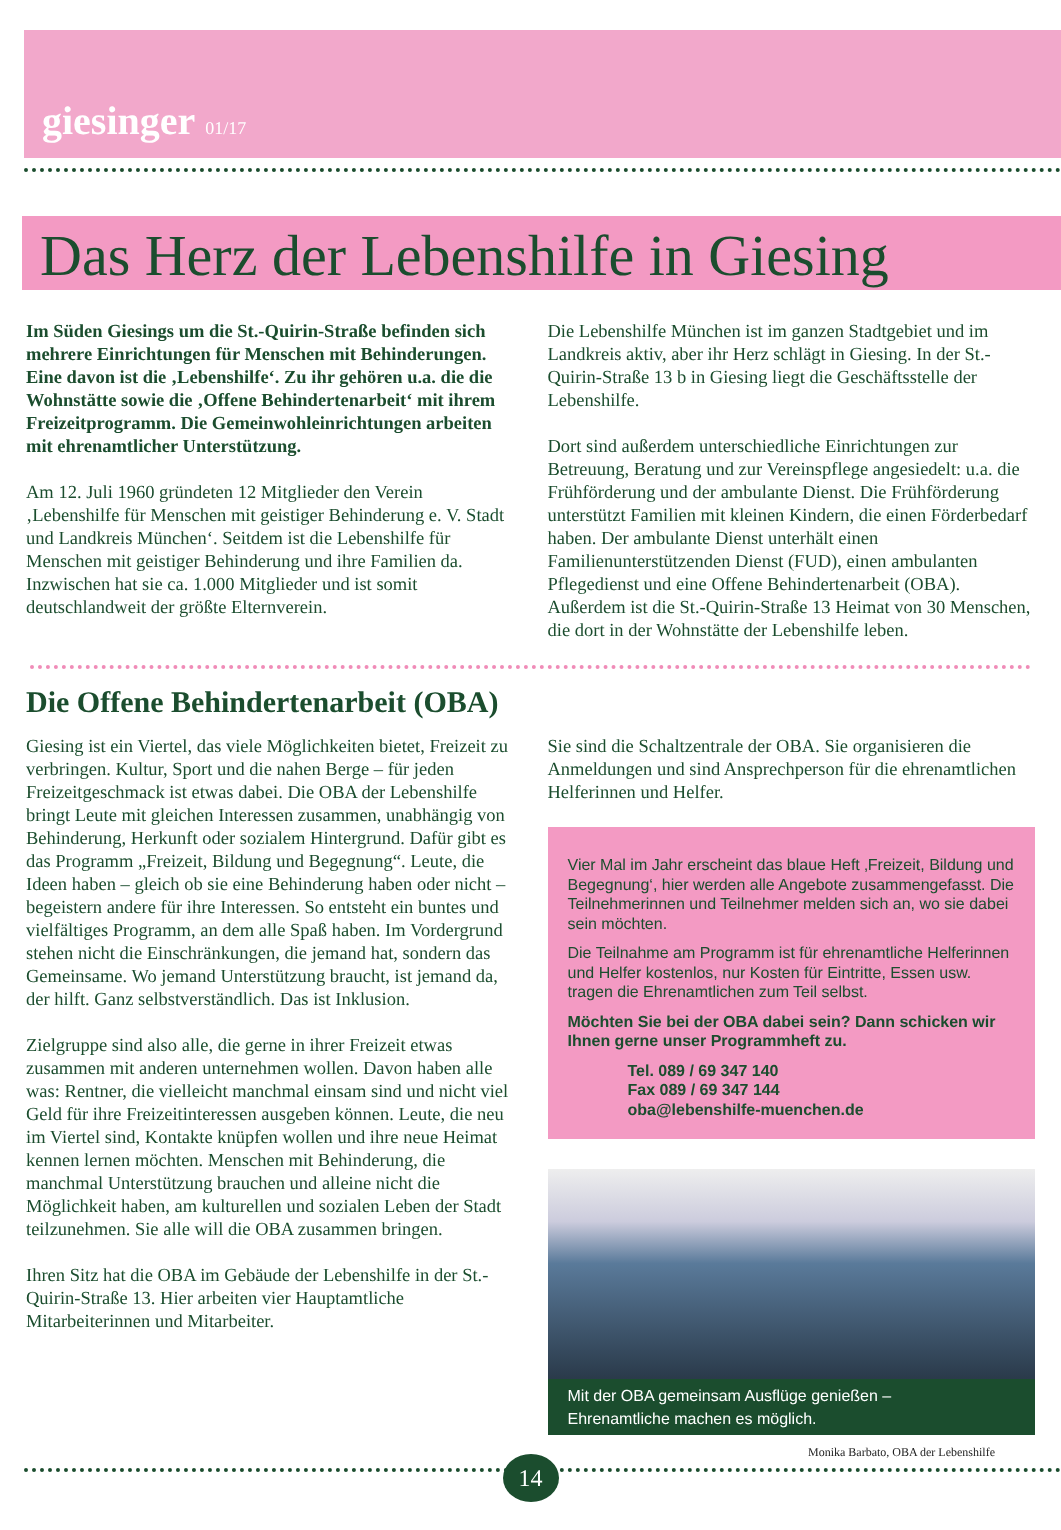giesinger 01/17
Das Herz der Lebenshilfe in Giesing
Im Süden Giesings um die St.-Quirin-Straße befinden sich mehrere Einrichtungen für Menschen mit Behinderungen. Eine davon ist die ‚Lebenshilfe‘. Zu ihr gehören u.a. die die Wohnstätte sowie die ‚Offene Behindertenarbeit‘ mit ihrem Freizeitprogramm. Die Gemeinwohleinrichtungen arbeiten mit ehrenamtlicher Unterstützung.
Am 12. Juli 1960 gründeten 12 Mitglieder den Verein ‚Lebenshilfe für Menschen mit geistiger Behinderung e. V. Stadt und Landkreis München‘. Seitdem ist die Lebenshilfe für Menschen mit geistiger Behinderung und ihre Familien da. Inzwischen hat sie ca. 1.000 Mitglieder und ist somit deutschlandweit der größte Elternverein.
Die Lebenshilfe München ist im ganzen Stadtgebiet und im Landkreis aktiv, aber ihr Herz schlägt in Giesing. In der St.-Quirin-Straße 13 b in Giesing liegt die Geschäftsstelle der Lebenshilfe.
Dort sind außerdem unterschiedliche Einrichtungen zur Betreuung, Beratung und zur Vereinspflege angesiedelt: u.a. die Frühförderung und der ambulante Dienst. Die Frühförderung unterstützt Familien mit kleinen Kindern, die einen Förderbedarf haben. Der ambulante Dienst unterhält einen Familienunterstützenden Dienst (FUD), einen ambulanten Pflegedienst und eine Offene Behindertenarbeit (OBA). Außerdem ist die St.-Quirin-Straße 13 Heimat von 30 Menschen, die dort in der Wohnstätte der Lebenshilfe leben.
Die Offene Behindertenarbeit (OBA)
Giesing ist ein Viertel, das viele Möglichkeiten bietet, Freizeit zu verbringen. Kultur, Sport und die nahen Berge – für jeden Freizeitgeschmack ist etwas dabei. Die OBA der Lebenshilfe bringt Leute mit gleichen Interessen zusammen, unabhängig von Behinderung, Herkunft oder sozialem Hintergrund. Dafür gibt es das Programm „Freizeit, Bildung und Begegnung“. Leute, die Ideen haben – gleich ob sie eine Behinderung haben oder nicht – begeistern andere für ihre Interessen. So entsteht ein buntes und vielfältiges Programm, an dem alle Spaß haben. Im Vordergrund stehen nicht die Einschränkungen, die jemand hat, sondern das Gemeinsame. Wo jemand Unterstützung braucht, ist jemand da, der hilft. Ganz selbstverständlich. Das ist Inklusion.
Zielgruppe sind also alle, die gerne in ihrer Freizeit etwas zusammen mit anderen unternehmen wollen. Davon haben alle was: Rentner, die vielleicht manchmal einsam sind und nicht viel Geld für ihre Freizeitinteressen ausgeben können. Leute, die neu im Viertel sind, Kontakte knüpfen wollen und ihre neue Heimat kennen lernen möchten. Menschen mit Behinderung, die manchmal Unterstützung brauchen und alleine nicht die Möglichkeit haben, am kulturellen und sozialen Leben der Stadt teilzunehmen. Sie alle will die OBA zusammen bringen.
Ihren Sitz hat die OBA im Gebäude der Lebenshilfe in der St.-Quirin-Straße 13. Hier arbeiten vier Hauptamtliche Mitarbeiterinnen und Mitarbeiter.
Sie sind die Schaltzentrale der OBA. Sie organisieren die Anmeldungen und sind Ansprechperson für die ehrenamtlichen Helferinnen und Helfer.
Vier Mal im Jahr erscheint das blaue Heft ‚Freizeit, Bildung und Begegnung‘, hier werden alle Angebote zusammengefasst. Die Teilnehmerinnen und Teilnehmer melden sich an, wo sie dabei sein möchten.
Die Teilnahme am Programm ist für ehrenamtliche Helferinnen und Helfer kostenlos, nur Kosten für Eintritte, Essen usw. tragen die Ehrenamtlichen zum Teil selbst.
Möchten Sie bei der OBA dabei sein? Dann schicken wir Ihnen gerne unser Programmheft zu.
Tel. 089 / 69 347 140
Fax 089 / 69 347 144
oba@lebenshilfe-muenchen.de
Mit der OBA gemeinsam Ausflüge genießen –
Ehrenamtliche machen es möglich.
Monika Barbato, OBA der Lebenshilfe
14